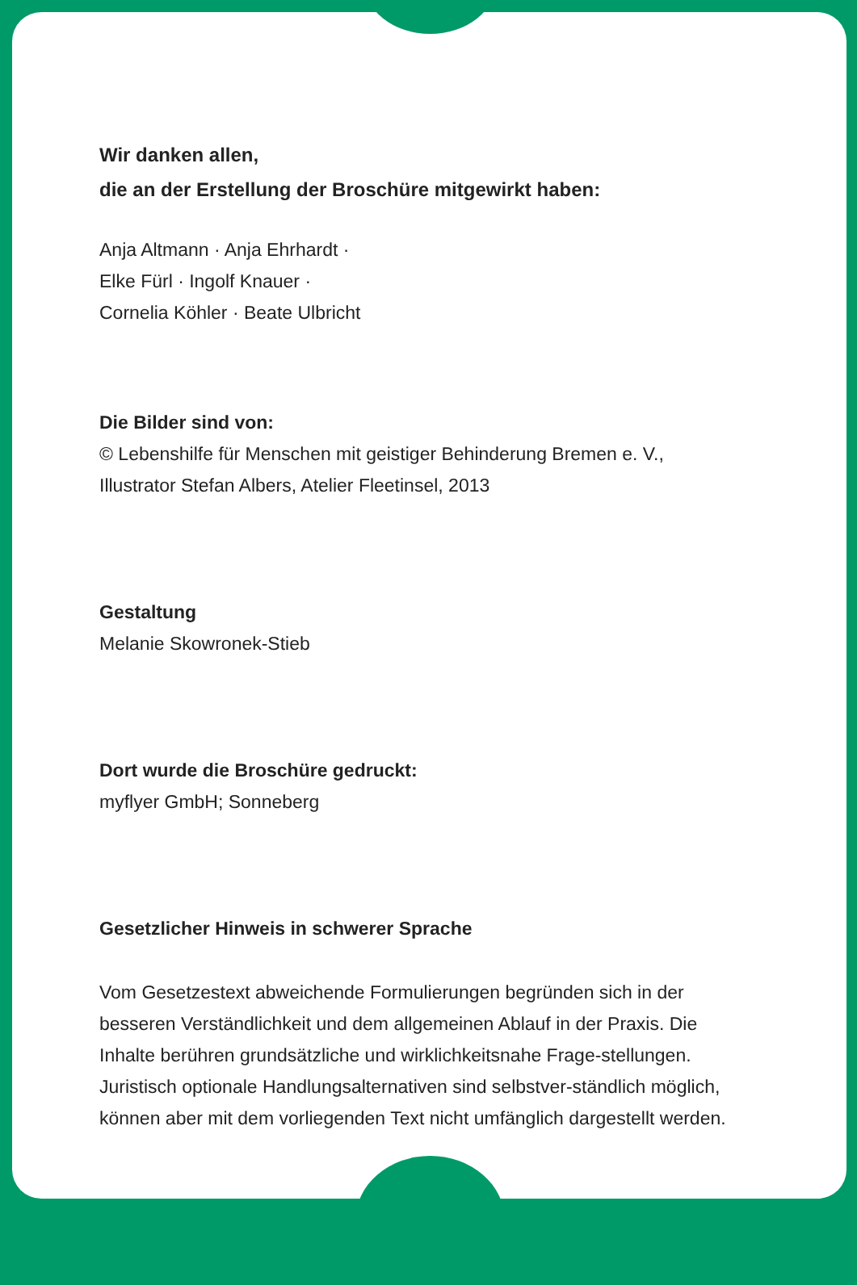Wir danken allen,
die an der Erstellung der Broschüre mitgewirkt haben:
Anja Altmann · Anja Ehrhardt ·
Elke Fürl · Ingolf Knauer ·
Cornelia Köhler · Beate Ulbricht
Die Bilder sind von:
© Lebenshilfe für Menschen mit geistiger Behinderung Bremen e. V.,
Illustrator Stefan Albers, Atelier Fleetinsel, 2013
Gestaltung
Melanie Skowronek-Stieb
Dort wurde die Broschüre gedruckt:
myflyer GmbH; Sonneberg
Gesetzlicher Hinweis in schwerer Sprache
Vom Gesetzestext abweichende Formulierungen begründen sich in der besseren Verständlichkeit und dem allgemeinen Ablauf in der Praxis. Die Inhalte berühren grundsätzliche und wirklichkeitsnahe Frage-stellungen. Juristisch optionale Handlungsalternativen sind selbstver-ständlich möglich, können aber mit dem vorliegenden Text nicht umfänglich dargestellt werden.